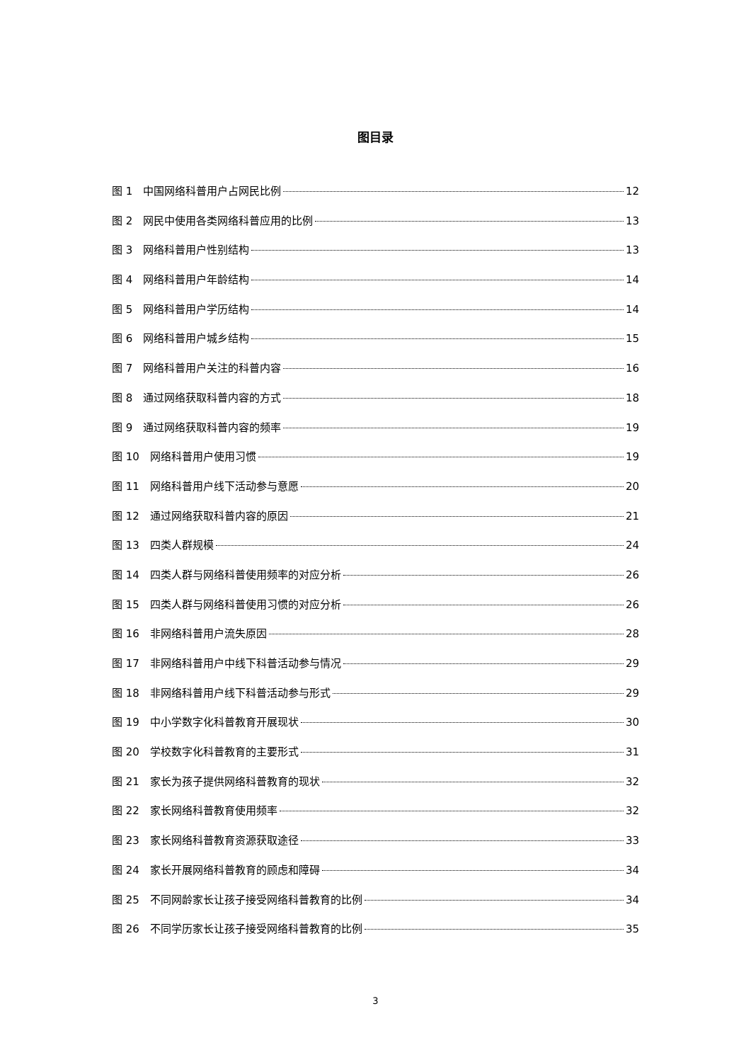图目录
图 1　中国网络科普用户占网民比例 12
图 2　网民中使用各类网络科普应用的比例 13
图 3　网络科普用户性别结构 13
图 4　网络科普用户年龄结构 14
图 5　网络科普用户学历结构 14
图 6　网络科普用户城乡结构 15
图 7　网络科普用户关注的科普内容 16
图 8　通过网络获取科普内容的方式 18
图 9　通过网络获取科普内容的频率 19
图 10　网络科普用户使用习惯 19
图 11　网络科普用户线下活动参与意愿 20
图 12　通过网络获取科普内容的原因 21
图 13　四类人群规模 24
图 14　四类人群与网络科普使用频率的对应分析 26
图 15　四类人群与网络科普使用习惯的对应分析 26
图 16　非网络科普用户流失原因 28
图 17　非网络科普用户中线下科普活动参与情况 29
图 18　非网络科普用户线下科普活动参与形式 29
图 19　中小学数字化科普教育开展现状 30
图 20　学校数字化科普教育的主要形式 31
图 21　家长为孩子提供网络科普教育的现状 32
图 22　家长网络科普教育使用频率 32
图 23　家长网络科普教育资源获取途径 33
图 24　家长开展网络科普教育的顾虑和障碍 34
图 25　不同网龄家长让孩子接受网络科普教育的比例 34
图 26　不同学历家长让孩子接受网络科普教育的比例 35
3